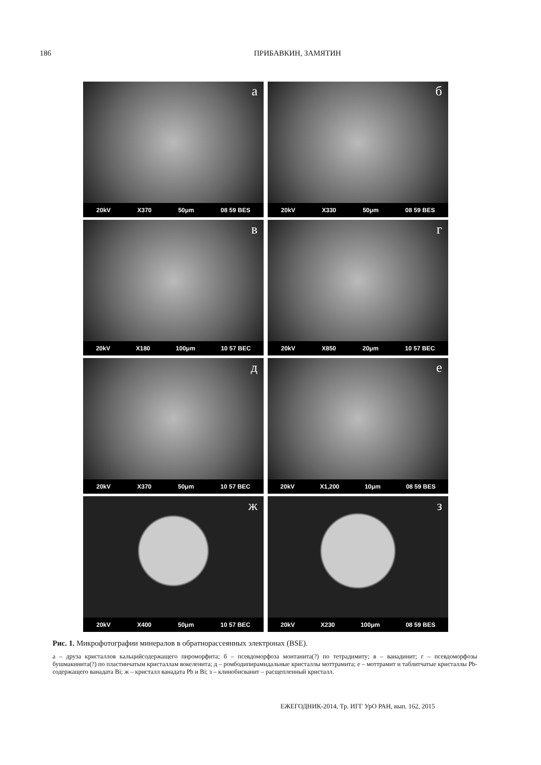186 ПРИБАВКИН, ЗАМЯТИН
а
20kV X370 50μm 08 59 BES
б
20kV X330 50μm 08 59 BES
в
20kV X180 100μm 10 57 BEC
г
20kV X850 20μm 10 57 BEC
д
20kV X370 50μm 10 57 BEC
е
20kV X1,200 10μm 08 59 BES
ж
20kV X400 50μm 10 57 BEC
з
20kV X230 100μm 08 59 BES
Рис. 1. Микрофотографии минералов в обратнорассеянных электронах (BSE).
а – друза кристаллов кальцийсодержащего пироморфита; б – псевдоморфоза монтанита(?) по тетрадимиту; в – ванадинит; г – псевдоморфозы бушмакинита(?) по пластинчатым кристаллам вокеленита; д – ромбодипирамидальные кристаллы моттрамита; е – моттрамит и таблитчатые кристаллы Pb-содержащего ванадата Bi; ж – кристалл ванадата Pb и Bi; з – клинобисванит – расщепленный кристалл.
ЕЖЕГОДНИК-2014, Тр. ИГГ УрО РАН, вып. 162, 2015